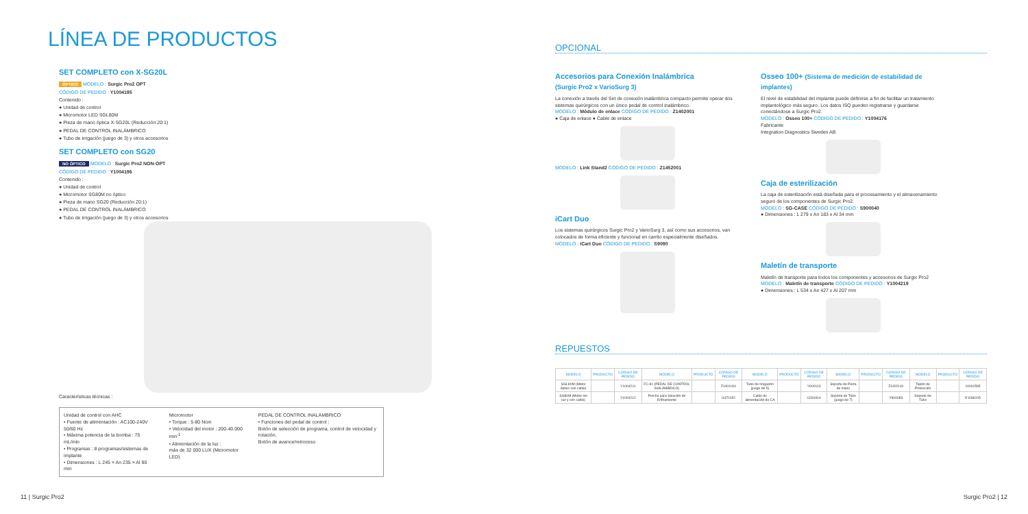LÍNEA DE PRODUCTOS
SET COMPLETO con X-SG20L
ÓPTICO MODELO : Surgic Pro2 OPT
CÓDIGO DE PEDIDO : Y1004195
Contenido :
● Unidad de control
● Micromotor LED SGL80M
● Pieza de mano óptica X-SG20L (Reducción 20:1)
● PEDAL DE CONTROL INALÁMBRICO
● Tubo de irrigación (juego de 3) y otros accesorios
SET COMPLETO con SG20
NO ÓPTICO MODELO : Surgic Pro2 NON-OPT
CÓDIGO DE PEDIDO : Y1004196
Contenido :
● Unidad de control
● Micromotor SG80M no óptico
● Pieza de mano SG20 (Reducción 20:1)
● PEDAL DE CONTROL INALÁMBRICO
● Tubo de irrigación (juego de 3) y otros accesorios
Características técnicas :
Unidad de control con AHC
• Fuente de alimentación : AC100-240V 50/60 Hz
• Máxima potencia de la bomba : 75 mL/min
• Programas : 8 programas/sistemas de implante
• Dimensiones : L 245 × An 235 × Al 90 mm
Micromotor
• Torque : 5-80 Ncm
• Velocidad del motor : 200-40.000 min<sup>-1</sup>
• Alimentación de la luz :
más de 32 000 LUX (Micromotor LED)
PEDAL DE CONTROL INALÁMBRICO
• Funciones del pedal de control :
Botón de selección de programa, control de velocidad y rotación.
Botón de avance/retroceso
OPCIONAL
Accesorios para Conexión Inalámbrica
(Surgic Pro2 x VarioSurg 3)
La conexión a través del Set de conexión inalámbrica compacto permite operar dos sistemas quirúrgicos con un único pedal de control inalámbrico.
MODELO : Módulo de enlace CÓDIGO DE PEDIDO : Z1402001
● Caja de enlace ● Cable de enlace
MODELO : Link Stand2 CÓDIGO DE PEDIDO : Z1452001
iCart Duo
Los sistemas quirúrgicos Surgic Pro2 y VarioSurg 3, así como sus accesorios, van colocados de forma eficiente y funcional en carrito especialmente diseñados.
MODELO : iCart Duo CÓDIGO DE PEDIDO : S9090
Osseo 100+ (Sistema de medición de estabilidad de implantes)
El nivel de estabilidad del implante puede definirse a fin de facilitar un tratamiento implantológico más seguro. Los datos ISQ pueden registrarse y guardarse conectándose a Surgic Pro2.
MODELO : Osseo 100+ CÓDIGO DE PEDIDO : Y1004176
Fabricante
Integration Diagnostics Sweden AB
Caja de esterilización
La caja de esterilización está diseñada para el procesamiento y el almacenamiento seguro de los componentes de Surgic Pro2.
MODELO : SG-CASE CÓDIGO DE PEDIDO : S900040
● Dimensiones : L 279 x An 183 x Al 34 mm
Maletín de transporte
Maletín de transporte para todos los componentes y accesorios de Surgic Pro2
MODELO : Maletín de transporte CÓDIGO DE PEDIDO : Y1004219
● Dimensiones : L 534 x An 427 x Al 207 mm
REPUESTOS
| MODELO | PRODUCTO | CÓDIGO DE PEDIDO | MODELO | PRODUCTO | CÓDIGO DE PEDIDO | MODELO | PRODUCTO | CÓDIGO DE PEDIDO | MODELO | PRODUCTO | CÓDIGO DE PEDIDO | MODELO | PRODUCTO | CÓDIGO DE PEDIDO |
| --- | --- | --- | --- | --- | --- | --- | --- | --- | --- | --- | --- | --- | --- | --- |
| SGL80M (Motor óptico con cable) | | Y1004211 | FC-81 (PEDAL DE CONTROL INALÁMBRICO) | | Z1401001 | Tubo de Irrigación (juego de 5) | | Y900113 | Soporte de Pieza de mano | | Z1402110 | Tapón de Protección | | 10001595 |
| SG80M (Motor sin luz y con cable) | | Y1004212 | Percha para Solución de Enfriamiento | | U370152 | Cable de alimentación de CA | | U260414 | Soporte de Tubo (juego de 7) | | Y900083 | Soporte de Tubo | | E1198105 |
11 | Surgic Pro2 Surgic Pro2 | 12